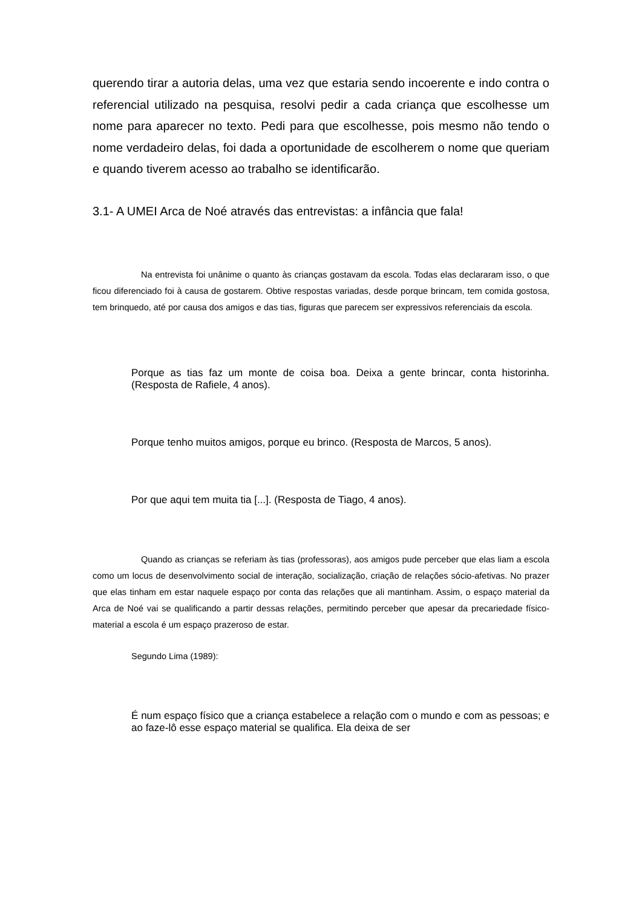querendo tirar a autoria delas, uma vez que estaria sendo incoerente e indo contra o referencial utilizado na pesquisa, resolvi pedir a cada criança que escolhesse um nome para aparecer no texto. Pedi para que escolhesse, pois mesmo não tendo o nome verdadeiro delas, foi dada a oportunidade de escolherem o nome que queriam e quando tiverem acesso ao trabalho se identificarão.
3.1- A UMEI Arca de Noé através das entrevistas: a infância que fala!
Na entrevista foi unânime o quanto às crianças gostavam da escola. Todas elas declararam isso, o que ficou diferenciado foi à causa de gostarem. Obtive respostas variadas, desde porque brincam, tem comida gostosa, tem brinquedo, até por causa dos amigos e das tias, figuras que parecem ser expressivos referenciais da escola.
Porque as tias faz um monte de coisa boa. Deixa a gente brincar, conta historinha. (Resposta de Rafiele, 4 anos).
Porque tenho muitos amigos, porque eu brinco. (Resposta de Marcos, 5 anos).
Por que aqui tem muita tia [...]. (Resposta de Tiago, 4 anos).
Quando as crianças se referiam às tias (professoras), aos amigos pude perceber que elas liam a escola como um locus de desenvolvimento social de interação, socialização, criação de relações sócio-afetivas. No prazer que elas tinham em estar naquele espaço por conta das relações que ali mantinham. Assim, o espaço material da Arca de Noé vai se qualificando a partir dessas relações, permitindo perceber que apesar da precariedade físico-material a escola é um espaço prazeroso de estar.
Segundo Lima (1989):
É num espaço físico que a criança estabelece a relação com o mundo e com as pessoas; e ao faze-lô esse espaço material se qualifica. Ela deixa de ser